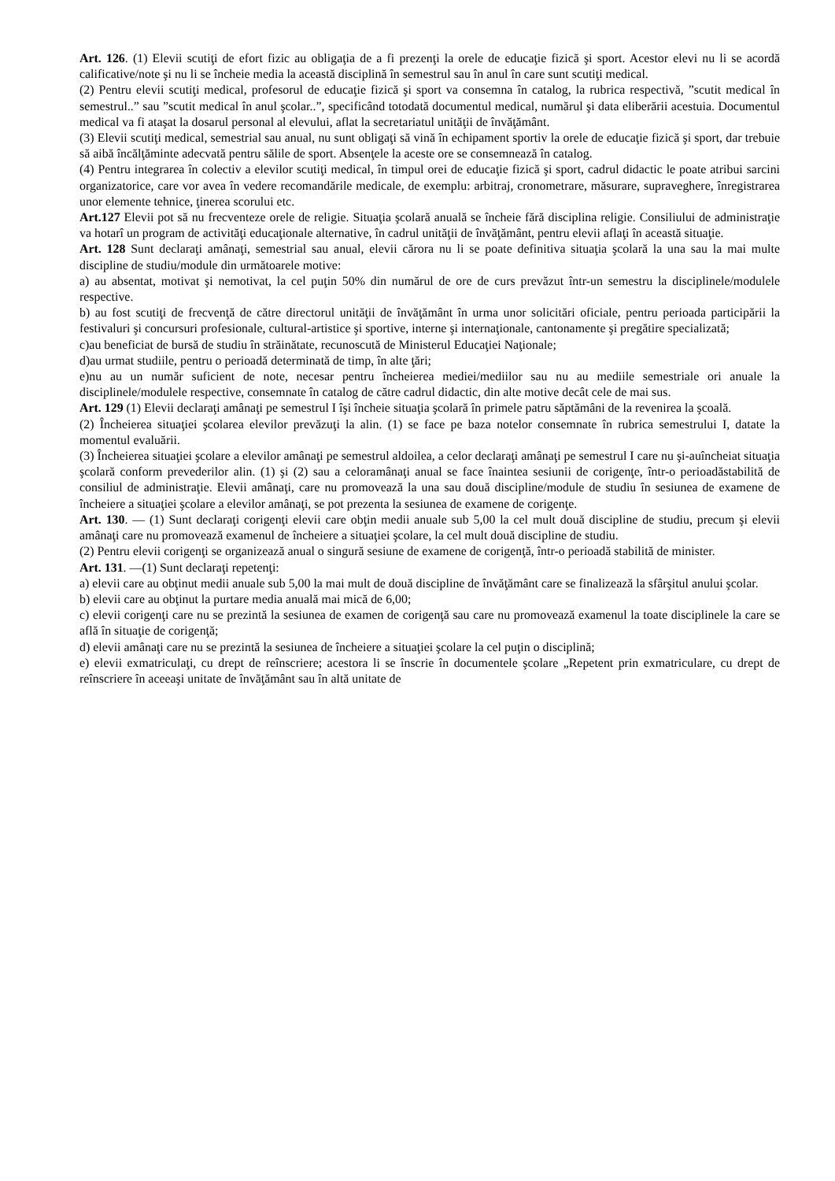Art. 126. (1) Elevii scutiţi de efort fizic au obligaţia de a fi prezenţi la orele de educaţie fizică şi sport. Acestor elevi nu li se acordă calificative/note şi nu li se încheie media la această disciplină în semestrul sau în anul în care sunt scutiţi medical.
(2) Pentru elevii scutiţi medical, profesorul de educaţie fizică şi sport va consemna în catalog, la rubrica respectivă, ”scutit medical în semestrul..” sau ”scutit medical în anul şcolar..”, specificând totodată documentul medical, numărul şi data eliberării acestuia. Documentul medical va fi ataşat la dosarul personal al elevului, aflat la secretariatul unităţii de învăţământ.
(3) Elevii scutiţi medical, semestrial sau anual, nu sunt obligaţi să vină în echipament sportiv la orele de educaţie fizică şi sport, dar trebuie să aibă încălţăminte adecvată pentru sălile de sport. Absenţele la aceste ore se consemnează în catalog.
(4) Pentru integrarea în colectiv a elevilor scutiţi medical, în timpul orei de educaţie fizică şi sport, cadrul didactic le poate atribui sarcini organizatorice, care vor avea în vedere recomandările medicale, de exemplu: arbitraj, cronometrare, măsurare, supraveghere, înregistrarea unor elemente tehnice, ţinerea scorului etc.
Art.127 Elevii pot să nu frecventeze orele de religie. Situaţia şcolară anuală se încheie fără disciplina religie. Consiliului de administraţie va hotarî un program de activităţi educaţionale alternative, în cadrul unităţii de învăţământ, pentru elevii aflaţi în această situaţie.
Art. 128 Sunt declaraţi amânaţi, semestrial sau anual, elevii cărora nu li se poate definitiva situaţia şcolară la una sau la mai multe discipline de studiu/module din următoarele motive:
a) au absentat, motivat şi nemotivat, la cel puţin 50% din numărul de ore de curs prevăzut într-un semestru la disciplinele/modulele respective.
b) au fost scutiţi de frecvenţă de către directorul unităţii de învăţământ în urma unor solicitări oficiale, pentru perioada participării la festivaluri şi concursuri profesionale, cultural-artistice şi sportive, interne şi internaţionale, cantonamente şi pregătire specializată;
c)au beneficiat de bursă de studiu în străinătate, recunoscută de Ministerul Educaţiei Naţionale;
d)au urmat studiile, pentru o perioadă determinată de timp, în alte ţări;
e)nu au un număr suficient de note, necesar pentru încheierea mediei/mediilor sau nu au mediile semestriale ori anuale la disciplinele/modulele respective, consemnate în catalog de către cadrul didactic, din alte motive decât cele de mai sus.
Art. 129 (1) Elevii declaraţi amânaţi pe semestrul I îşi încheie situaţia şcolară în primele patru săptămâni de la revenirea la şcoală.
(2) Încheierea situaţiei şcolarea elevilor prevăzuţi la alin. (1) se face pe baza notelor consemnate în rubrica semestrului I, datate la momentul evaluării.
(3) Încheierea situaţiei şcolare a elevilor amânaţi pe semestrul aldoilea, a celor declaraţi amânaţi pe semestrul I care nu şi-auîncheiat situaţia şcolară conform prevederilor alin. (1) şi (2) sau a celoramânaţi anual se face înaintea sesiunii de corigenţe, într-o perioadăstabilită de consiliul de administraţie. Elevii amânaţi, care nu promovează la una sau două discipline/module de studiu în sesiunea de examene de încheiere a situaţiei şcolare a elevilor amânaţi, se pot prezenta la sesiunea de examene de corigenţe.
Art. 130. — (1) Sunt declaraţi corigenţi elevii care obţin medii anuale sub 5,00 la cel mult două discipline de studiu, precum şi elevii amânaţi care nu promovează examenul de încheiere a situaţiei şcolare, la cel mult două discipline de studiu.
(2) Pentru elevii corigenţi se organizează anual o singură sesiune de examene de corigenţă, într-o perioadă stabilită de minister.
Art. 131. —(1) Sunt declaraţi repetenţi:
a) elevii care au obţinut medii anuale sub 5,00 la mai mult de două discipline de învăţământ care se finalizează la sfârşitul anului şcolar.
b) elevii care au obţinut la purtare media anuală mai mică de 6,00;
c) elevii corigenţi care nu se prezintă la sesiunea de examen de corigenţă sau care nu promovează examenul la toate disciplinele la care se află în situaţie de corigenţă;
d) elevii amânaţi care nu se prezintă la sesiunea de încheiere a situaţiei şcolare la cel puţin o disciplină;
e) elevii exmatriculaţi, cu drept de reînscriere; acestora li se înscrie în documentele şcolare „Repetent prin exmatriculare, cu drept de reînscriere în aceeaşi unitate de învăţământ sau în altă unitate de